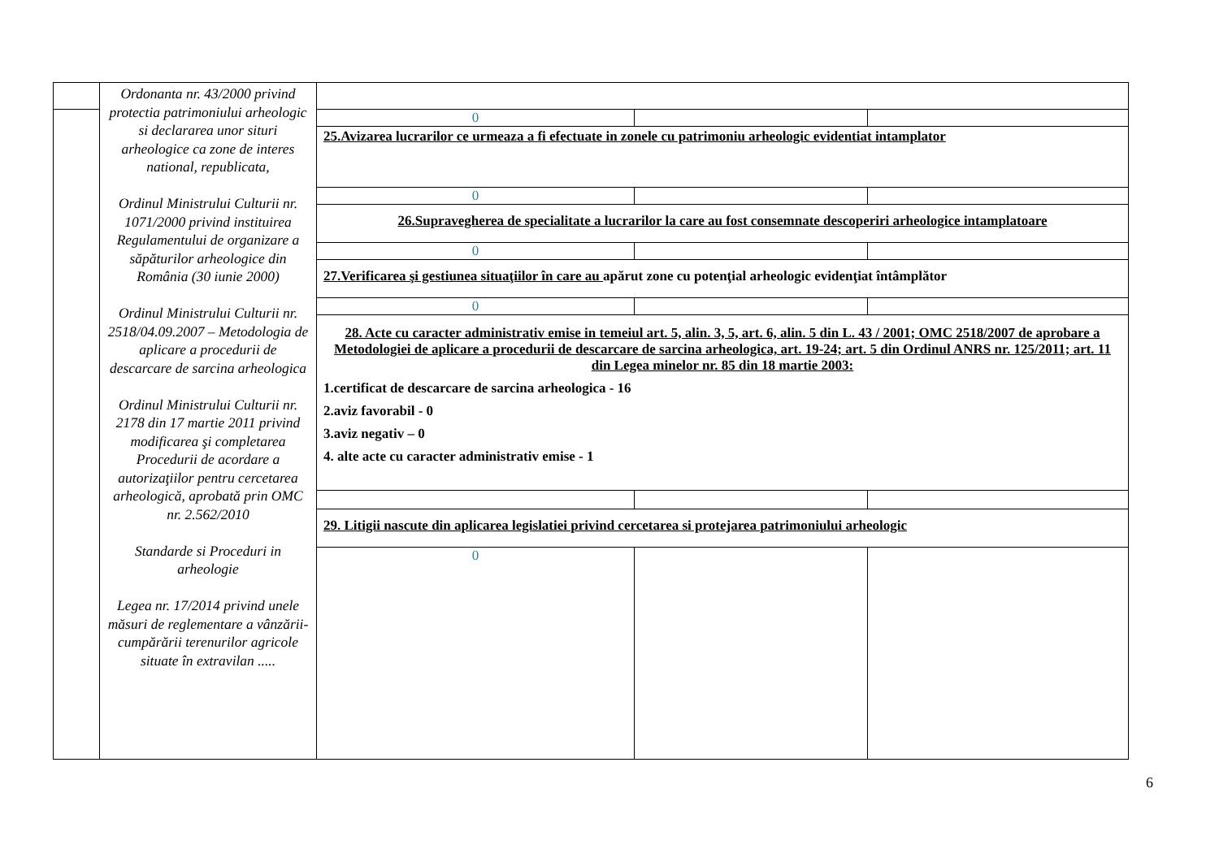| | Ordonanta nr. 43/2000 privind protectia patrimoniului arheologic si declararea unor situri arheologice ca zone de interes national, republicata, Ordinul Ministrului Culturii nr. 1071/2000 privind instituirea Regulamentului de organizare a săpăturilor arheologice din România (30 iunie 2000) Ordinul Ministrului Culturii nr. 2518/04.09.2007 – Metodologia de aplicare a procedurii de descarcare de sarcina arheologica Ordinul Ministrului Culturii nr. 2178 din 17 martie 2011 privind modificarea şi completarea Procedurii de acordare a autorizaţiilor pentru cercetarea arheologică, aprobată prin OMC nr. 2.562/2010 Standarde si Proceduri in arheologie Legea nr. 17/2014 privind unele măsuri de reglementare a vânzării-cumpărării terenurilor agricole situate în extravilan ..... | | | |
| | | 0 | | |
| | | 25.Avizarea lucrarilor ce urmeaza a fi efectuate in zonele cu patrimoniu arheologic evidentiat intamplator | | |
| | | 0 | | |
| | | 26.Supravegherea de specialitate a lucrarilor la care au fost consemnate descoperiri arheologice intamplatoare | | |
| | | 0 | | |
| | | 27.Verificarea şi gestiunea situaţiilor în care au apărut zone cu potenţial arheologic evidenţiat întâmplător | | |
| | | 0 | | |
| | | 28. Acte cu caracter administrativ emise in temeiul art. 5, alin. 3, 5, art. 6, alin. 5 din L. 43 / 2001; OMC 2518/2007 de aprobare a Metodologiei de aplicare a procedurii de descarcare de sarcina arheologica, art. 19-24; art. 5 din Ordinul ANRS nr. 125/2011; art. 11 din Legea minelor nr. 85 din 18 martie 2003: 1.certificat de descarcare de sarcina arheologica - 16 2.aviz favorabil - 0 3.aviz negativ – 0 4. alte acte cu caracter administrativ emise - 1 | | |
| | | 29. Litigii nascute din aplicarea legislatiei privind cercetarea si protejarea patrimoniului arheologic | | |
| | | 0 | | |
6